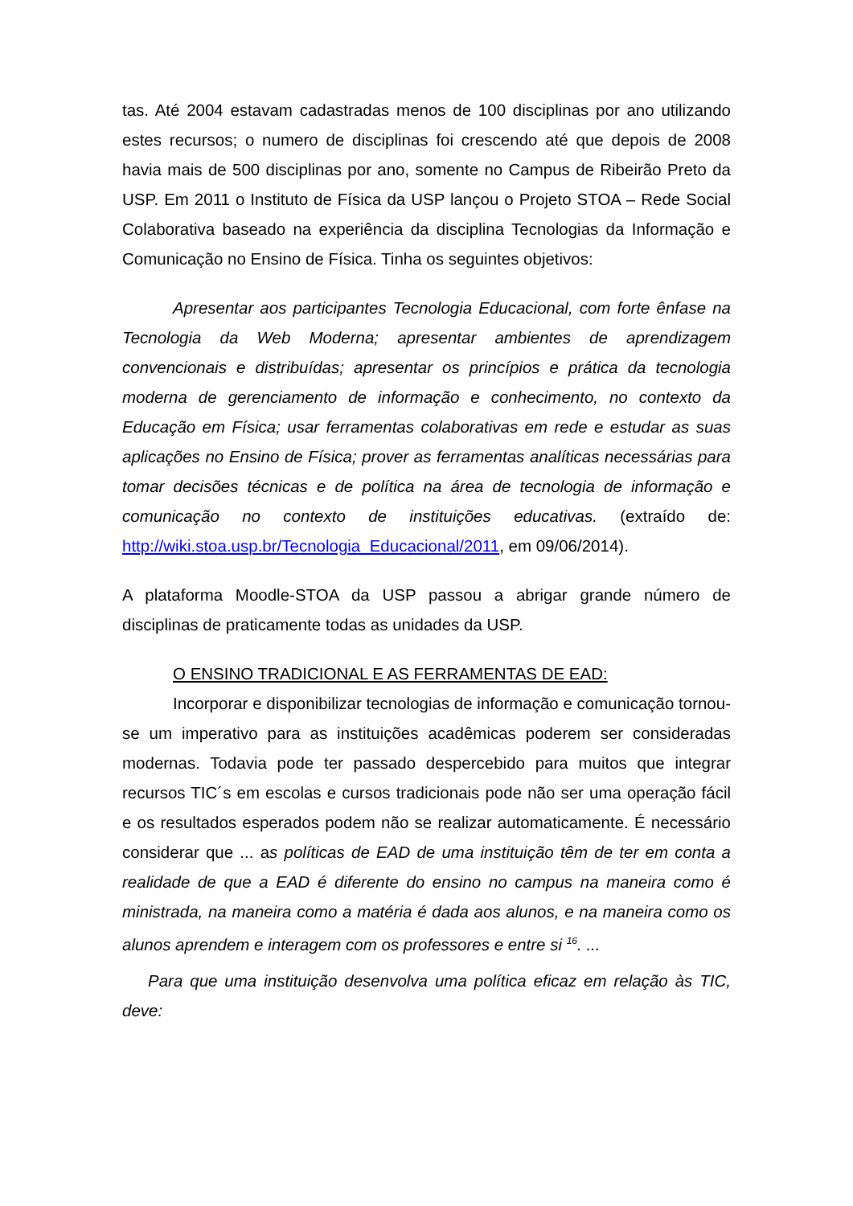tas. Até 2004 estavam cadastradas menos de 100 disciplinas por ano utilizando estes recursos; o numero de disciplinas foi crescendo até que depois de 2008 havia mais de 500 disciplinas por ano, somente no Campus de Ribeirão Preto da USP. Em 2011 o Instituto de Física da USP lançou o Projeto STOA – Rede Social Colaborativa baseado na experiência da disciplina Tecnologias da Informação e Comunicação no Ensino de Física. Tinha os seguintes objetivos:
Apresentar aos participantes Tecnologia Educacional, com forte ênfase na Tecnologia da Web Moderna; apresentar ambientes de aprendizagem convencionais e distribuídas; apresentar os princípios e prática da tecnologia moderna de gerenciamento de informação e conhecimento, no contexto da Educação em Física; usar ferramentas colaborativas em rede e estudar as suas aplicações no Ensino de Física; prover as ferramentas analíticas necessárias para tomar decisões técnicas e de política na área de tecnologia de informação e comunicação no contexto de instituições educativas. (extraído de: http://wiki.stoa.usp.br/Tecnologia_Educacional/2011, em 09/06/2014).
A plataforma Moodle-STOA da USP passou a abrigar grande número de disciplinas de praticamente todas as unidades da USP.
O ENSINO TRADICIONAL E AS FERRAMENTAS DE EAD:
Incorporar e disponibilizar tecnologias de informação e comunicação tornou-se um imperativo para as instituições acadêmicas poderem ser consideradas modernas. Todavia pode ter passado despercebido para muitos que integrar recursos TIC´s em escolas e cursos tradicionais pode não ser uma operação fácil e os resultados esperados podem não se realizar automaticamente. É necessário considerar que ... as políticas de EAD de uma instituição têm de ter em conta a realidade de que a EAD é diferente do ensino no campus na maneira como é ministrada, na maneira como a matéria é dada aos alunos, e na maneira como os alunos aprendem e interagem com os professores e entre si <sup>16</sup>. ...
Para que uma instituição desenvolva uma política eficaz em relação às TIC, deve: